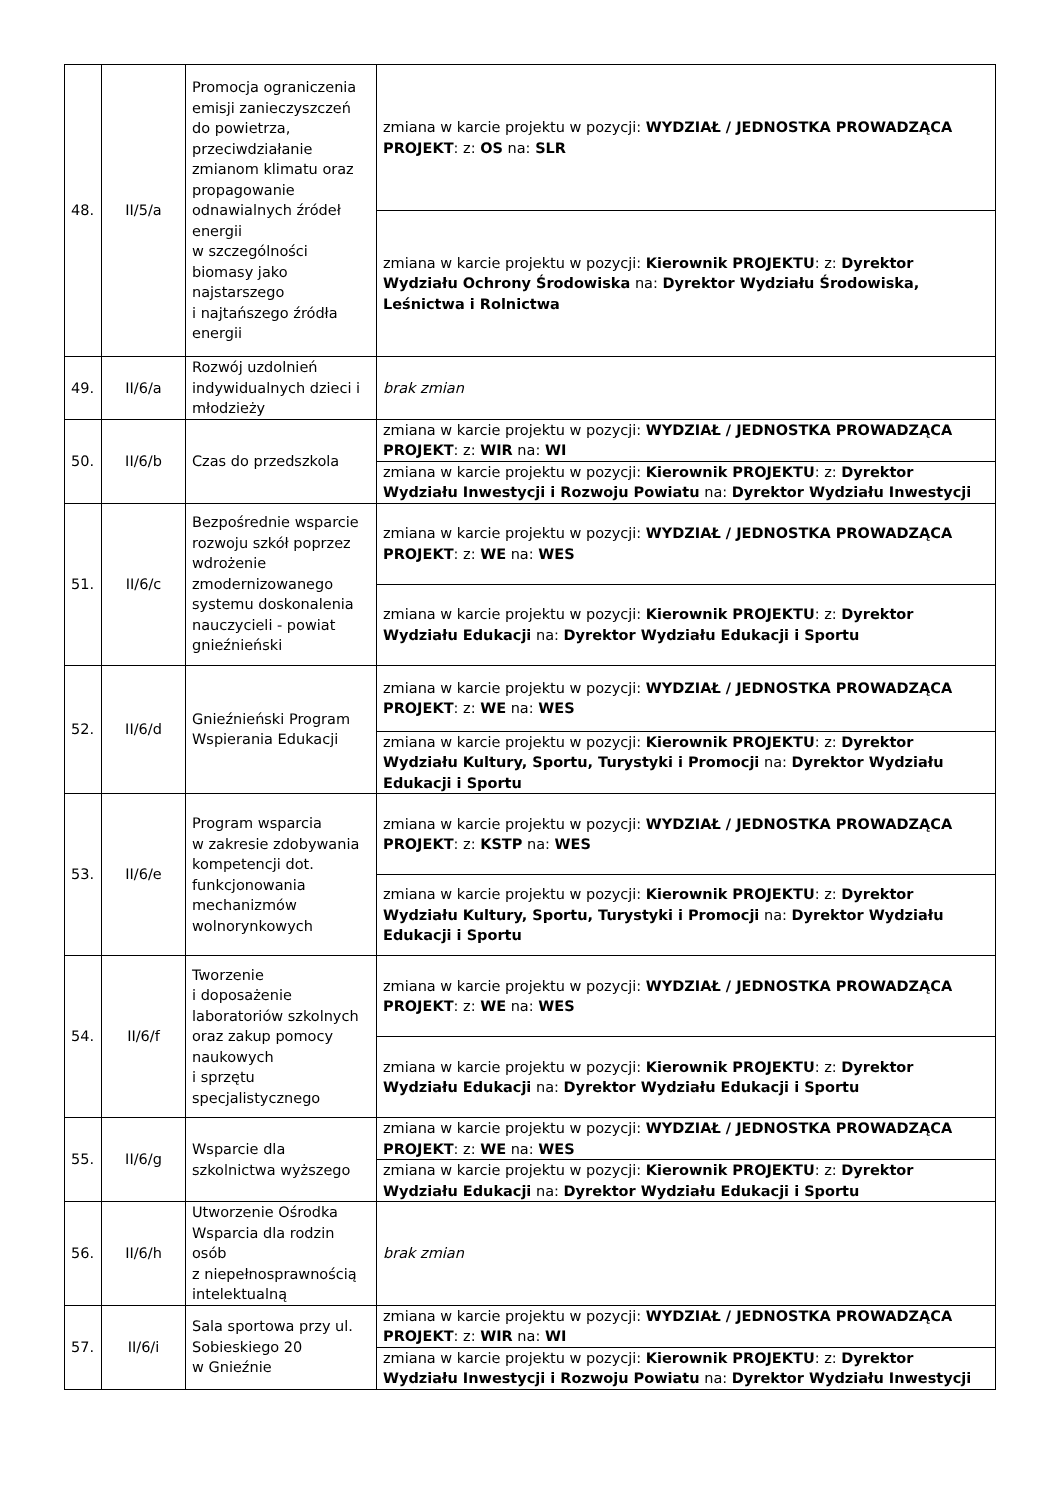| 48. | II/5/a | Promocja ograniczenia emisji zanieczyszczeń do powietrza, przeciwdziałanie zmianom klimatu oraz propagowanie odnawialnych źródeł energii w szczególności biomasy jako najstarszego i najtańszego źródła energii | zmiana w karcie projektu w pozycji: WYDZIAŁ / JEDNOSTKA PROWADZĄCA PROJEKT : z: OS na: SLR |
| | | | zmiana w karcie projektu w pozycji: Kierownik PROJEKTU : z: Dyrektor Wydziału Ochrony Środowiska na: Dyrektor Wydziału Środowiska, Leśnictwa i Rolnictwa |
| 49. | II/6/a | Rozwój uzdolnień indywidualnych dzieci i młodzieży | brak zmian |
| 50. | II/6/b | Czas do przedszkola | zmiana w karcie projektu w pozycji: WYDZIAŁ / JEDNOSTKA PROWADZĄCA PROJEKT : z: WIR na: WI |
| | | | zmiana w karcie projektu w pozycji: Kierownik PROJEKTU : z: Dyrektor Wydziału Inwestycji i Rozwoju Powiatu na: Dyrektor Wydziału Inwestycji |
| 51. | II/6/c | Bezpośrednie wsparcie rozwoju szkół poprzez wdrożenie zmodernizowanego systemu doskonalenia nauczycieli - powiat gnieźnieński | zmiana w karcie projektu w pozycji: WYDZIAŁ / JEDNOSTKA PROWADZĄCA PROJEKT : z: WE na: WES |
| | | | zmiana w karcie projektu w pozycji: Kierownik PROJEKTU : z: Dyrektor Wydziału Edukacji na: Dyrektor Wydziału Edukacji i Sportu |
| 52. | II/6/d | Gnieźnieński Program Wspierania Edukacji | zmiana w karcie projektu w pozycji: WYDZIAŁ / JEDNOSTKA PROWADZĄCA PROJEKT : z: WE na: WES |
| | | | zmiana w karcie projektu w pozycji: Kierownik PROJEKTU : z: Dyrektor Wydziału Kultury, Sportu, Turystyki i Promocji na: Dyrektor Wydziału Edukacji i Sportu |
| 53. | II/6/e | Program wsparcia w zakresie zdobywania kompetencji dot. funkcjonowania mechanizmów wolnorynkowych | zmiana w karcie projektu w pozycji: WYDZIAŁ / JEDNOSTKA PROWADZĄCA PROJEKT : z: KSTP na: WES |
| | | | zmiana w karcie projektu w pozycji: Kierownik PROJEKTU : z: Dyrektor Wydziału Kultury, Sportu, Turystyki i Promocji na: Dyrektor Wydziału Edukacji i Sportu |
| 54. | II/6/f | Tworzenie i doposażenie laboratoriów szkolnych oraz zakup pomocy naukowych i sprzętu specjalistycznego | zmiana w karcie projektu w pozycji: WYDZIAŁ / JEDNOSTKA PROWADZĄCA PROJEKT : z: WE na: WES |
| | | | zmiana w karcie projektu w pozycji: Kierownik PROJEKTU : z: Dyrektor Wydziału Edukacji na: Dyrektor Wydziału Edukacji i Sportu |
| 55. | II/6/g | Wsparcie dla szkolnictwa wyższego | zmiana w karcie projektu w pozycji: WYDZIAŁ / JEDNOSTKA PROWADZĄCA PROJEKT : z: WE na: WES |
| | | | zmiana w karcie projektu w pozycji: Kierownik PROJEKTU : z: Dyrektor Wydziału Edukacji na: Dyrektor Wydziału Edukacji i Sportu |
| 56. | II/6/h | Utworzenie Ośrodka Wsparcia dla rodzin osób z niepełnosprawnością intelektualną | brak zmian |
| 57. | II/6/i | Sala sportowa przy ul. Sobieskiego 20 w Gnieźnie | zmiana w karcie projektu w pozycji: WYDZIAŁ / JEDNOSTKA PROWADZĄCA PROJEKT : z: WIR na: WI |
| | | | zmiana w karcie projektu w pozycji: Kierownik PROJEKTU : z: Dyrektor Wydziału Inwestycji i Rozwoju Powiatu na: Dyrektor Wydziału Inwestycji |